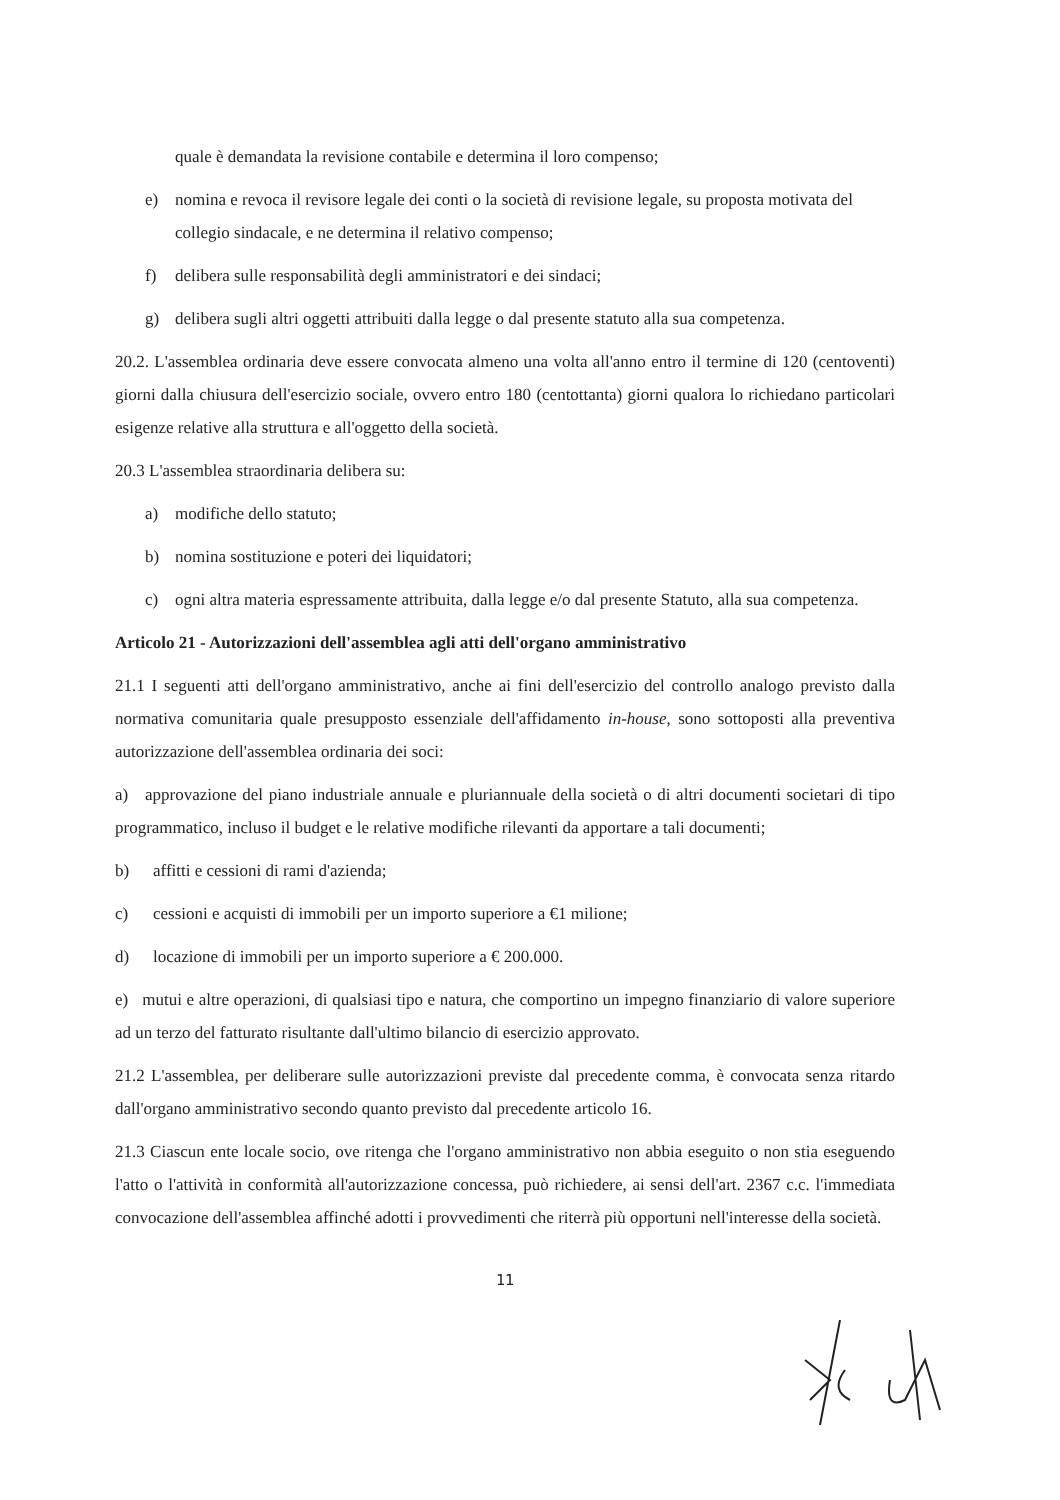quale è demandata la revisione contabile e determina il loro compenso;
e) nomina e revoca il revisore legale dei conti o la società di revisione legale, su proposta motivata del collegio sindacale, e ne determina il relativo compenso;
f) delibera sulle responsabilità degli amministratori e dei sindaci;
g) delibera sugli altri oggetti attribuiti dalla legge o dal presente statuto alla sua competenza.
20.2. L'assemblea ordinaria deve essere convocata almeno una volta all'anno entro il termine di 120 (centoventi) giorni dalla chiusura dell'esercizio sociale, ovvero entro 180 (centottanta) giorni qualora lo richiedano particolari esigenze relative alla struttura e all'oggetto della società.
20.3 L'assemblea straordinaria delibera su:
a) modifiche dello statuto;
b) nomina sostituzione e poteri dei liquidatori;
c) ogni altra materia espressamente attribuita, dalla legge e/o dal presente Statuto, alla sua competenza.
Articolo 21 - Autorizzazioni dell'assemblea agli atti dell'organo amministrativo
21.1 I seguenti atti dell'organo amministrativo, anche ai fini dell'esercizio del controllo analogo previsto dalla normativa comunitaria quale presupposto essenziale dell'affidamento in-house, sono sottoposti alla preventiva autorizzazione dell'assemblea ordinaria dei soci:
a) approvazione del piano industriale annuale e pluriannuale della società o di altri documenti societari di tipo programmatico, incluso il budget e le relative modifiche rilevanti da apportare a tali documenti;
b) affitti e cessioni di rami d'azienda;
c) cessioni e acquisti di immobili per un importo superiore a €1 milione;
d) locazione di immobili per un importo superiore a € 200.000.
e) mutui e altre operazioni, di qualsiasi tipo e natura, che comportino un impegno finanziario di valore superiore ad un terzo del fatturato risultante dall'ultimo bilancio di esercizio approvato.
21.2 L'assemblea, per deliberare sulle autorizzazioni previste dal precedente comma, è convocata senza ritardo dall'organo amministrativo secondo quanto previsto dal precedente articolo 16.
21.3 Ciascun ente locale socio, ove ritenga che l'organo amministrativo non abbia eseguito o non stia eseguendo l'atto o l'attività in conformità all'autorizzazione concessa, può richiedere, ai sensi dell'art. 2367 c.c. l'immediata convocazione dell'assemblea affinché adotti i provvedimenti che riterrà più opportuni nell'interesse della società.
11